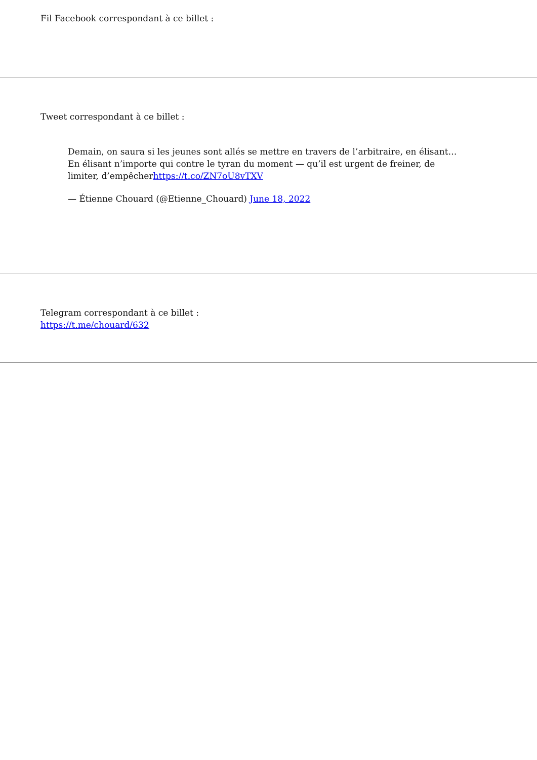Fil Facebook correspondant à ce billet :
Tweet correspondant à ce billet :
Demain, on saura si les jeunes sont allés se mettre en travers de l’arbitraire, en élisant… En élisant n’importe qui contre le tyran du moment — qu’il est urgent de freiner, de limiter, d’empêcherhttps://t.co/ZN7oU8vTXV
— Étienne Chouard (@Etienne_Chouard) June 18, 2022
Telegram correspondant à ce billet :
https://t.me/chouard/632